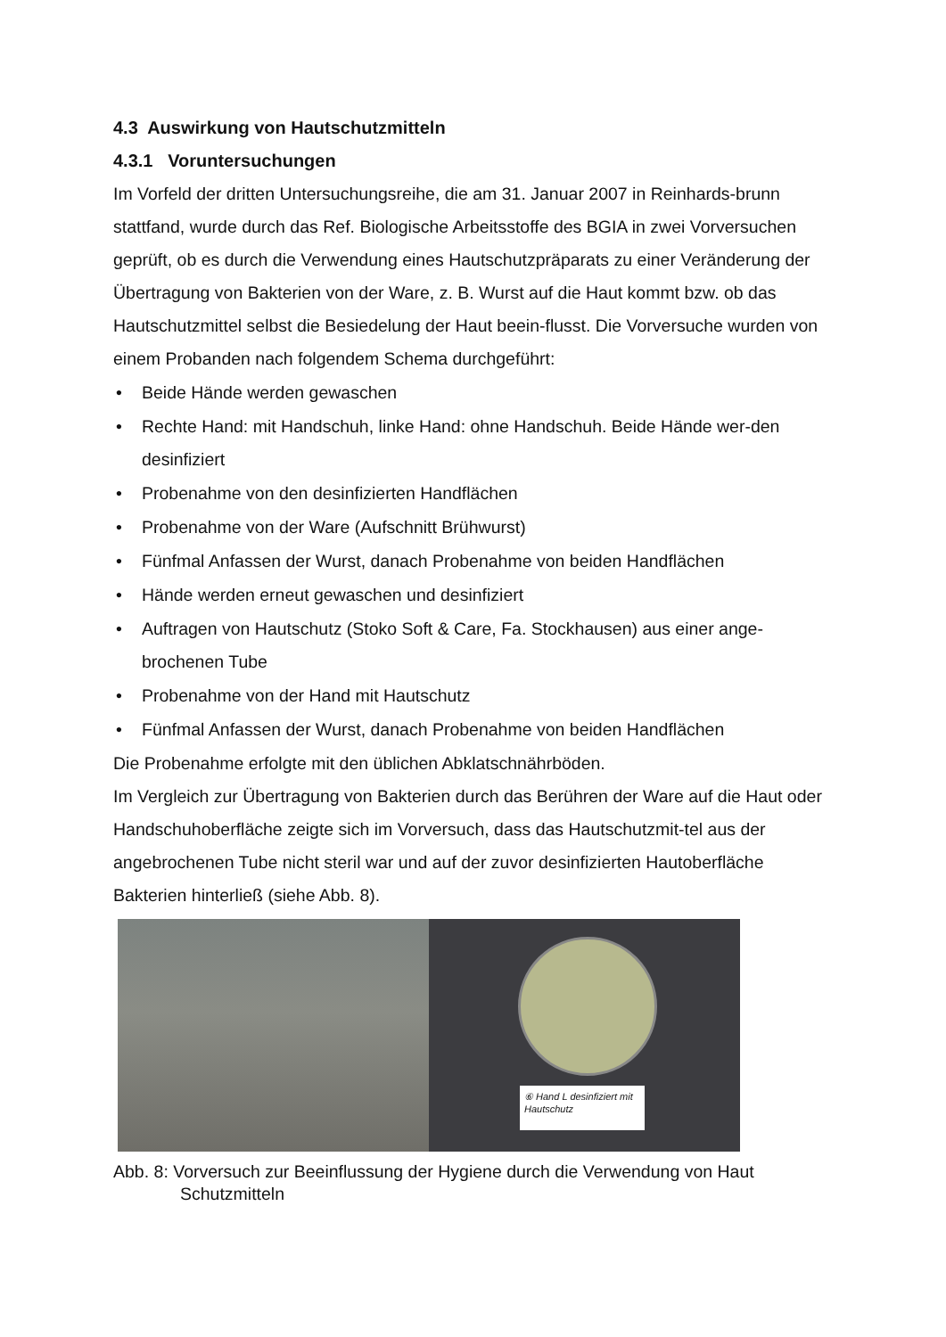4.3 Auswirkung von Hautschutzmitteln
4.3.1 Voruntersuchungen
Im Vorfeld der dritten Untersuchungsreihe, die am 31. Januar 2007 in Reinhards-brunn stattfand, wurde durch das Ref. Biologische Arbeitsstoffe des BGIA in zwei Vorversuchen geprüft, ob es durch die Verwendung eines Hautschutzpräparats zu einer Veränderung der Übertragung von Bakterien von der Ware, z. B. Wurst auf die Haut kommt bzw. ob das Hautschutzmittel selbst die Besiedelung der Haut beein-flusst. Die Vorversuche wurden von einem Probanden nach folgendem Schema durchgeführt:
• Beide Hände werden gewaschen
• Rechte Hand: mit Handschuh, linke Hand: ohne Handschuh. Beide Hände wer-den desinfiziert
• Probenahme von den desinfizierten Handflächen
• Probenahme von der Ware (Aufschnitt Brühwurst)
• Fünfmal Anfassen der Wurst, danach Probenahme von beiden Handflächen
• Hände werden erneut gewaschen und desinfiziert
• Auftragen von Hautschutz (Stoko Soft & Care, Fa. Stockhausen) aus einer ange-brochenen Tube
• Probenahme von der Hand mit Hautschutz
• Fünfmal Anfassen der Wurst, danach Probenahme von beiden Handflächen
Die Probenahme erfolgte mit den üblichen Abklatschnährböden.
Im Vergleich zur Übertragung von Bakterien durch das Berühren der Ware auf die Haut oder Handschuhoberfläche zeigte sich im Vorversuch, dass das Hautschutzmit-tel aus der angebrochenen Tube nicht steril war und auf der zuvor desinfizierten Hautoberfläche Bakterien hinterließ (siehe Abb. 8).
⑥ Hand L desinfiziert mit Hautschutz
Abb. 8: Vorversuch zur Beeinflussung der Hygiene durch die Verwendung von Haut Schutzmitteln